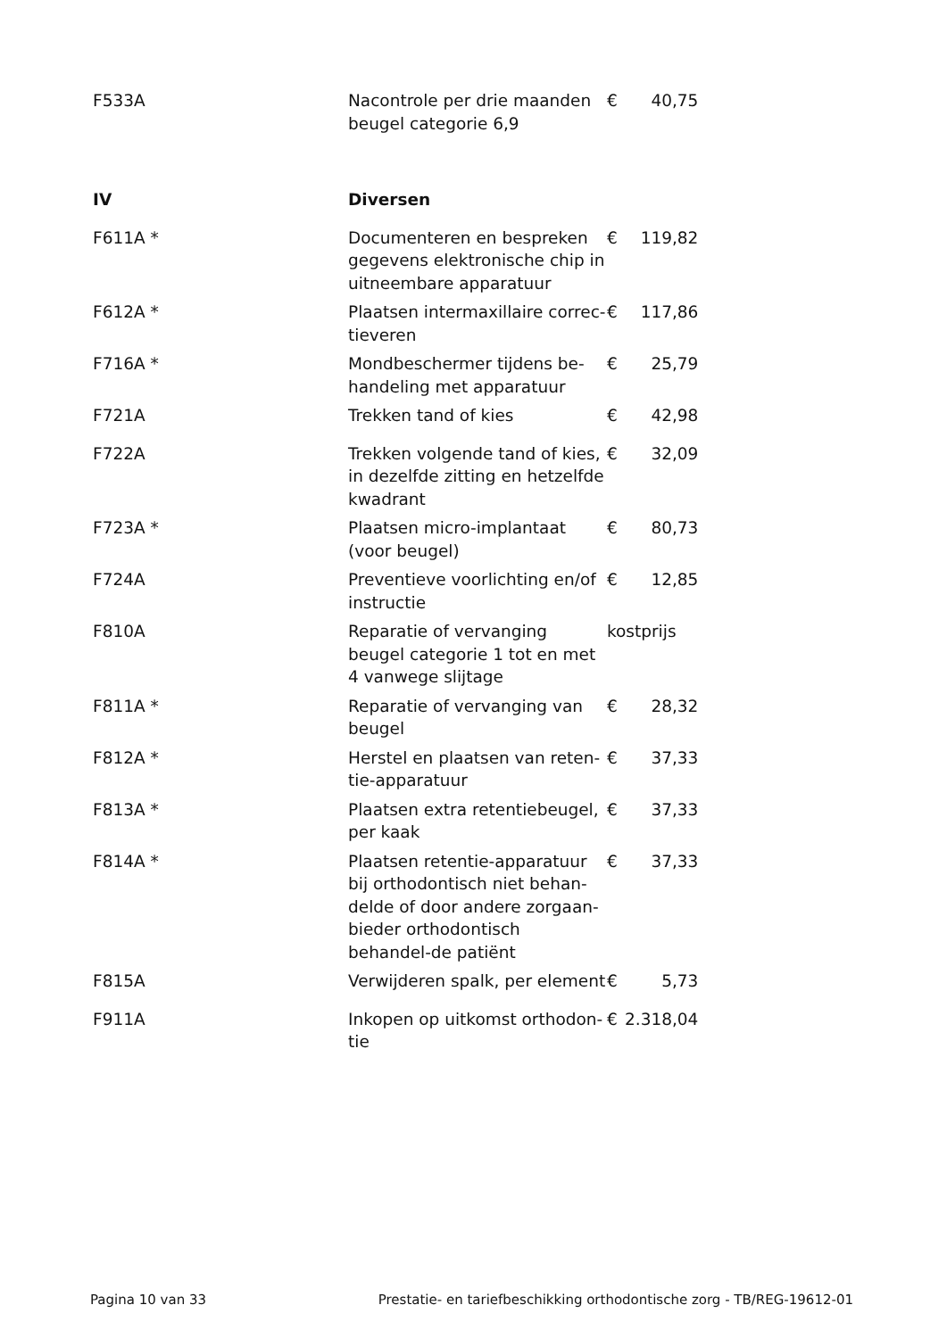| F533A | Nacontrole per drie maanden beugel categorie 6,9 | € | 40,75 |
| IV | Diversen | | |
| F611A * | Documenteren en bespreken gegevens elektronische chip in uitneembare apparatuur | € | 119,82 |
| F612A * | Plaatsen intermaxillaire correc-tieveren | € | 117,86 |
| F716A * | Mondbeschermer tijdens be-handeling met apparatuur | € | 25,79 |
| F721A | Trekken tand of kies | € | 42,98 |
| F722A | Trekken volgende tand of kies, in dezelfde zitting en hetzelfde kwadrant | € | 32,09 |
| F723A * | Plaatsen micro-implantaat (voor beugel) | € | 80,73 |
| F724A | Preventieve voorlichting en/of instructie | € | 12,85 |
| F810A | Reparatie of vervanging beugel categorie 1 tot en met 4 vanwege slijtage | kostprijs | |
| F811A * | Reparatie of vervanging van beugel | € | 28,32 |
| F812A * | Herstel en plaatsen van reten-tie-apparatuur | € | 37,33 |
| F813A * | Plaatsen extra retentiebeugel, per kaak | € | 37,33 |
| F814A * | Plaatsen retentie-apparatuur bij orthodontisch niet behan-delde of door andere zorgaan-bieder orthodontisch behandel-de patiënt | € | 37,33 |
| F815A | Verwijderen spalk, per element | € | 5,73 |
| F911A | Inkopen op uitkomst orthodon-tie | € | 2.318,04 |
Pagina 10 van 33 Prestatie- en tariefbeschikking orthodontische zorg - TB/REG-19612-01